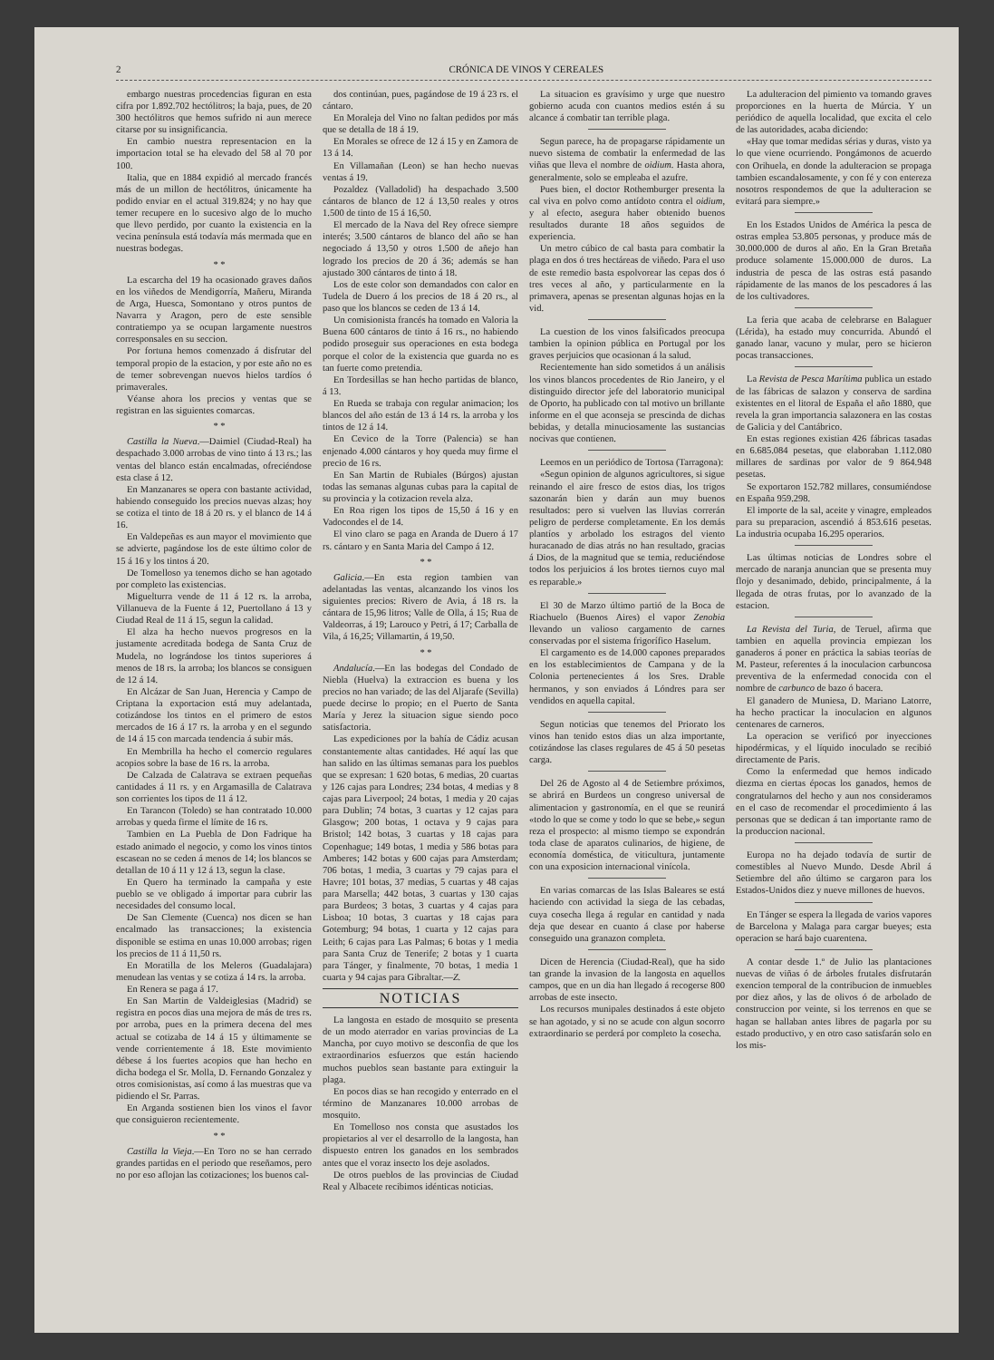2 CRÓNICA DE VINOS Y CEREALES
embargo nuestras procedencias figuran en esta cifra por 1.892.702 hectólitros; la baja, pues, de 20 300 hectólitros que hemos sufrido ni aun merece citarse por su insignificancia.
En cambio nuestra representacion en la importacion total se ha elevado del 58 al 70 por 100.
Italia, que en 1884 expidió al mercado francés más de un millon de hectólitros, únicamente ha podido enviar en el actual 319.824; y no hay que temer recupere en lo sucesivo algo de lo mucho que llevo perdido, por cuanto la existencia en la vecina península está todavía más mermada que en nuestras bodegas.
* *
La escarcha del 19 ha ocasionado graves daños en los viñedos de Mendigorría, Mañeru, Miranda de Arga, Huesca, Somontano y otros puntos de Navarra y Aragon, pero de este sensible contratiempo ya se ocupan largamente nuestros corresponsales en su seccion.
Por fortuna hemos comenzado á disfrutar del temporal propio de la estacion, y por este año no es de temer sobrevengan nuevos hielos tardíos ó primaverales.
Véanse ahora los precios y ventas que se registran en las siguientes comarcas.
* *
Castilla la Nueva.—Daimiel (Ciudad-Real) ha despachado 3.000 arrobas de vino tinto á 13 rs.; las ventas del blanco están encalmadas, ofreciéndose esta clase á 12.
En Manzanares se opera con bastante actividad, habiendo conseguido los precios nuevas alzas; hoy se cotiza el tinto de 18 á 20 rs. y el blanco de 14 á 16.
En Valdepeñas es aun mayor el movimiento que se advierte, pagándose los de este último color de 15 á 16 y los tintos á 20.
De Tomelloso ya tenemos dicho se han agotado por completo las existencias.
Miguelturra vende de 11 á 12 rs. la arroba, Villanueva de la Fuente á 12, Puertollano á 13 y Ciudad Real de 11 á 15, segun la calidad.
El alza ha hecho nuevos progresos en la justamente acreditada bodega de Santa Cruz de Mudela, no lográndose los tintos superiores á menos de 18 rs. la arroba; los blancos se consiguen de 12 á 14.
En Alcázar de San Juan, Herencia y Campo de Criptana la exportacion está muy adelantada, cotizándose los tintos en el primero de estos mercados de 16 á 17 rs. la arroba y en el segundo de 14 á 15 con marcada tendencia á subir más.
En Membrilla ha hecho el comercio regulares acopios sobre la base de 16 rs. la arroba.
De Calzada de Calatrava se extraen pequeñas cantidades á 11 rs. y en Argamasilla de Calatrava son corrientes los tipos de 11 á 12.
En Tarancon (Toledo) se han contratado 10.000 arrobas y queda firme el límite de 16 rs.
Tambien en La Puebla de Don Fadrique ha estado animado el negocio, y como los vinos tintos escasean no se ceden á menos de 14; los blancos se detallan de 10 á 11 y 12 á 13, segun la clase.
En Quero ha terminado la campaña y este pueblo se ve obligado á importar para cubrir las necesidades del consumo local.
De San Clemente (Cuenca) nos dicen se han encalmado las transacciones; la existencia disponible se estima en unas 10.000 arrobas; rigen los precios de 11 á 11,50 rs.
En Moratilla de los Meleros (Guadalajara) menudean las ventas y se cotiza á 14 rs. la arroba.
En Renera se paga á 17.
En San Martin de Valdeiglesias (Madrid) se registra en pocos dias una mejora de más de tres rs. por arroba, pues en la primera decena del mes actual se cotizaba de 14 á 15 y últimamente se vende corrientemente á 18. Este movimiento débese á los fuertes acopios que han hecho en dicha bodega el Sr. Molla, D. Fernando Gonzalez y otros comisionistas, así como á las muestras que va pidiendo el Sr. Parras.
En Arganda sostienen bien los vinos el favor que consiguieron recientemente.
* *
Castilla la Vieja.—En Toro no se han cerrado grandes partidas en el periodo que reseñamos, pero no por eso aflojan las cotizaciones; los buenos cal-
dos continúan, pues, pagándose de 19 á 23 rs. el cántaro.
En Moraleja del Vino no faltan pedidos por más que se detalla de 18 á 19.
En Morales se ofrece de 12 á 15 y en Zamora de 13 á 14.
En Villamañan (Leon) se han hecho nuevas ventas á 19.
Pozaldez (Valladolid) ha despachado 3.500 cántaros de blanco de 12 á 13,50 reales y otros 1.500 de tinto de 15 á 16,50.
El mercado de la Nava del Rey ofrece siempre interés; 3.500 cántaros de blanco del año se han negociado á 13,50 y otros 1.500 de añejo han logrado los precios de 20 á 36; además se han ajustado 300 cántaros de tinto á 18.
Los de este color son demandados con calor en Tudela de Duero á los precios de 18 á 20 rs., al paso que los blancos se ceden de 13 á 14.
Un comisionista francés ha tomado en Valoria la Buena 600 cántaros de tinto á 16 rs., no habiendo podido proseguir sus operaciones en esta bodega porque el color de la existencia que guarda no es tan fuerte como pretendia.
En Tordesillas se han hecho partidas de blanco, á 13.
En Rueda se trabaja con regular animacion; los blancos del año están de 13 á 14 rs. la arroba y los tintos de 12 á 14.
En Cevico de la Torre (Palencia) se han enjenado 4.000 cántaros y hoy queda muy firme el precio de 16 rs.
En San Martin de Rubiales (Búrgos) ajustan todas las semanas algunas cubas para la capital de su provincia y la cotizacion revela alza.
En Roa rigen los tipos de 15,50 á 16 y en Vadocondes el de 14.
El vino claro se paga en Aranda de Duero á 17 rs. cántaro y en Santa Maria del Campo á 12.
* *
Galicia.—En esta region tambien van adelantadas las ventas, alcanzando los vinos los siguientes precios: Rivero de Avia, á 18 rs. la cántara de 15,96 litros; Valle de Olla, á 15; Rua de Valdeorras, á 19; Larouco y Petri, á 17; Carballa de Vila, á 16,25; Villamartin, á 19,50.
* *
Andalucía.—En las bodegas del Condado de Niebla (Huelva) la extraccion es buena y los precios no han variado; de las del Aljarafe (Sevilla) puede decirse lo propio; en el Puerto de Santa María y Jerez la situacion sigue siendo poco satisfactoria.
Las expediciones por la bahía de Cádiz acusan constantemente altas cantidades. Hé aquí las que han salido en las últimas semanas para los pueblos que se expresan: 1 620 botas, 6 medias, 20 cuartas y 126 cajas para Londres; 234 botas, 4 medias y 8 cajas para Liverpool; 24 botas, 1 media y 20 cajas para Dublin; 74 botas, 3 cuartas y 12 cajas para Glasgow; 200 botas, 1 octava y 9 cajas para Bristol; 142 botas, 3 cuartas y 18 cajas para Copenhague; 149 botas, 1 media y 586 botas para Amberes; 142 botas y 600 cajas para Amsterdam; 706 botas, 1 media, 3 cuartas y 79 cajas para el Havre; 101 botas, 37 medias, 5 cuartas y 48 cajas para Marsella; 442 botas, 3 cuartas y 130 cajas para Burdeos; 3 botas, 3 cuartas y 4 cajas para Lisboa; 10 botas, 3 cuartas y 18 cajas para Gotemburg; 94 botas, 1 cuarta y 12 cajas para Leith; 6 cajas para Las Palmas; 6 botas y 1 media para Santa Cruz de Tenerife; 2 botas y 1 cuarta para Tánger, y finalmente, 70 botas, 1 media 1 cuarta y 94 cajas para Gibraltar.—Z.
NOTICIAS
La langosta en estado de mosquito se presenta de un modo aterrador en varias provincias de La Mancha, por cuyo motivo se desconfia de que los extraordinarios esfuerzos que están haciendo muchos pueblos sean bastante para extinguir la plaga.
En pocos dias se han recogido y enterrado en el término de Manzanares 10.000 arrobas de mosquito.
En Tomelloso nos consta que asustados los propietarios al ver el desarrollo de la langosta, han dispuesto entren los ganados en los sembrados antes que el voraz insecto los deje asolados.
De otros pueblos de las provincias de Ciudad Real y Albacete recibimos idénticas noticias.
La situacion es gravísimo y urge que nuestro gobierno acuda con cuantos medios estén á su alcance á combatir tan terrible plaga.
Segun parece, ha de propagarse rápidamente un nuevo sistema de combatir la enfermedad de las viñas que lleva el nombre de oidium. Hasta ahora, generalmente, solo se empleaba el azufre.
Pues bien, el doctor Rothemburger presenta la cal viva en polvo como antídoto contra el oidium, y al efecto, asegura haber obtenido buenos resultados durante 18 años seguidos de experiencia.
Un metro cúbico de cal basta para combatir la plaga en dos ó tres hectáreas de viñedo. Para el uso de este remedio basta espolvorear las cepas dos ó tres veces al año, y particularmente en la primavera, apenas se presentan algunas hojas en la vid.
La cuestion de los vinos falsificados preocupa tambien la opinion pública en Portugal por los graves perjuicios que ocasionan á la salud.
Recientemente han sido sometidos á un análisis los vinos blancos procedentes de Rio Janeiro, y el distinguido director jefe del laboratorio municipal de Oporto, ha publicado con tal motivo un brillante informe en el que aconseja se prescinda de dichas bebidas, y detalla minuciosamente las sustancias nocivas que contienen.
Leemos en un periódico de Tortosa (Tarragona):
«Segun opinion de algunos agricultores, si sigue reinando el aire fresco de estos dias, los trigos sazonarán bien y darán aun muy buenos resultados: pero si vuelven las lluvias correrán peligro de perderse completamente. En los demás plantíos y arbolado los estragos del viento huracanado de dias atrás no han resultado, gracias á Dios, de la magnitud que se temia, reduciéndose todos los perjuicios á los brotes tiernos cuyo mal es reparable.»
El 30 de Marzo último partió de la Boca de Riachuelo (Buenos Aires) el vapor Zenobia llevando un valioso cargamento de carnes conservadas por el sistema frigorífico Haselum.
El cargamento es de 14.000 capones preparados en los establecimientos de Campana y de la Colonia pertenecientes á los Sres. Drable hermanos, y son enviados á Lóndres para ser vendidos en aquella capital.
Segun noticias que tenemos del Priorato los vinos han tenido estos dias un alza importante, cotizándose las clases regulares de 45 á 50 pesetas carga.
Del 26 de Agosto al 4 de Setiembre próximos, se abrirá en Burdeos un congreso universal de alimentacion y gastronomía, en el que se reunirá «todo lo que se come y todo lo que se bebe,» segun reza el prospecto: al mismo tiempo se expondrán toda clase de aparatos culinarios, de higiene, de economía doméstica, de viticultura, juntamente con una exposicion internacional vinícola.
En varias comarcas de las Islas Baleares se está haciendo con actividad la siega de las cebadas, cuya cosecha llega á regular en cantidad y nada deja que desear en cuanto á clase por haberse conseguido una granazon completa.
Dicen de Herencia (Ciudad-Real), que ha sido tan grande la invasion de la langosta en aquellos campos, que en un dia han llegado á recogerse 800 arrobas de este insecto.
Los recursos munipales destinados á este objeto se han agotado, y si no se acude con algun socorro extraordinario se perderá por completo la cosecha.
La adulteracion del pimiento va tomando graves proporciones en la huerta de Múrcia. Y un periódico de aquella localidad, que excita el celo de las autoridades, acaba diciendo:
«Hay que tomar medidas sérias y duras, visto ya lo que viene ocurriendo. Pongámonos de acuerdo con Orihuela, en donde la adulteracion se propaga tambien escandalosamente, y con fé y con entereza nosotros respondemos de que la adulteracion se evitará para siempre.»
En los Estados Unidos de América la pesca de ostras emplea 53.805 personas, y produce más de 30.000.000 de duros al año. En la Gran Bretaña produce solamente 15.000.000 de duros. La industria de pesca de las ostras está pasando rápidamente de las manos de los pescadores á las de los cultivadores.
La feria que acaba de celebrarse en Balaguer (Lérida), ha estado muy concurrida. Abundó el ganado lanar, vacuno y mular, pero se hicieron pocas transacciones.
La Revista de Pesca Marítima publica un estado de las fábricas de salazon y conserva de sardina existentes en el litoral de España el año 1880, que revela la gran importancia salazonera en las costas de Galicia y del Cantábrico.
En estas regiones existian 426 fábricas tasadas en 6.685.084 pesetas, que elaboraban 1.112.080 millares de sardinas por valor de 9 864.948 pesetas.
Se exportaron 152.782 millares, consumiéndose en España 959.298.
El importe de la sal, aceite y vinagre, empleados para su preparacion, ascendió á 853.616 pesetas. La industria ocupaba 16.295 operarios.
Las últimas noticias de Londres sobre el mercado de naranja anuncian que se presenta muy flojo y desanimado, debido, principalmente, á la llegada de otras frutas, por lo avanzado de la estacion.
La Revista del Turia, de Teruel, afirma que tambien en aquella provincia empiezan los ganaderos á poner en práctica la sabias teorías de M. Pasteur, referentes á la inoculacion carbuncosa preventiva de la enfermedad conocida con el nombre de carbunco de bazo ó bacera.
El ganadero de Muniesa, D. Mariano Latorre, ha hecho practicar la inoculacion en algunos centenares de carneros.
La operacion se verificó por inyecciones hipodérmicas, y el líquido inoculado se recibió directamente de Paris.
Como la enfermedad que hemos indicado diezma en ciertas épocas los ganados, hemos de congratularnos del hecho y aun nos consideramos en el caso de recomendar el procedimiento á las personas que se dedican á tan importante ramo de la produccion nacional.
Europa no ha dejado todavía de surtir de comestibles al Nuevo Mundo. Desde Abril á Setiembre del año último se cargaron para los Estados-Unidos diez y nueve millones de huevos.
En Tánger se espera la llegada de varios vapores de Barcelona y Malaga para cargar bueyes; esta operacion se hará bajo cuarentena.
A contar desde 1.º de Julio las plantaciones nuevas de viñas ó de árboles frutales disfrutarán exencion temporal de la contribucion de inmuebles por diez años, y las de olivos ó de arbolado de construccion por veinte, si los terrenos en que se hagan se hallaban antes libres de pagarla por su estado productivo, y en otro caso satisfarán solo en los mis-